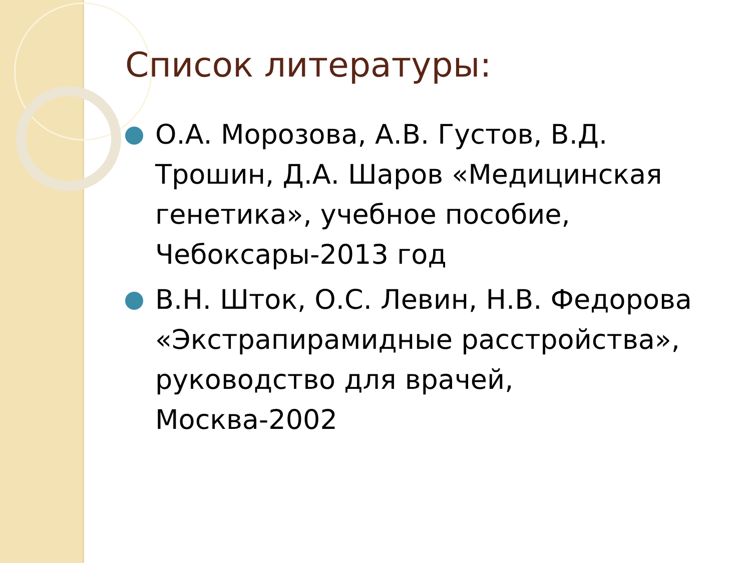Список литературы:
О.А. Морозова, А.В. Густов, В.Д. Трошин, Д.А. Шаров «Медицинская генетика», учебное пособие, Чебоксары-2013 год
В.Н. Шток, О.С. Левин, Н.В. Федорова «Экстрапирамидные расстройства», руководство для врачей, Москва-2002